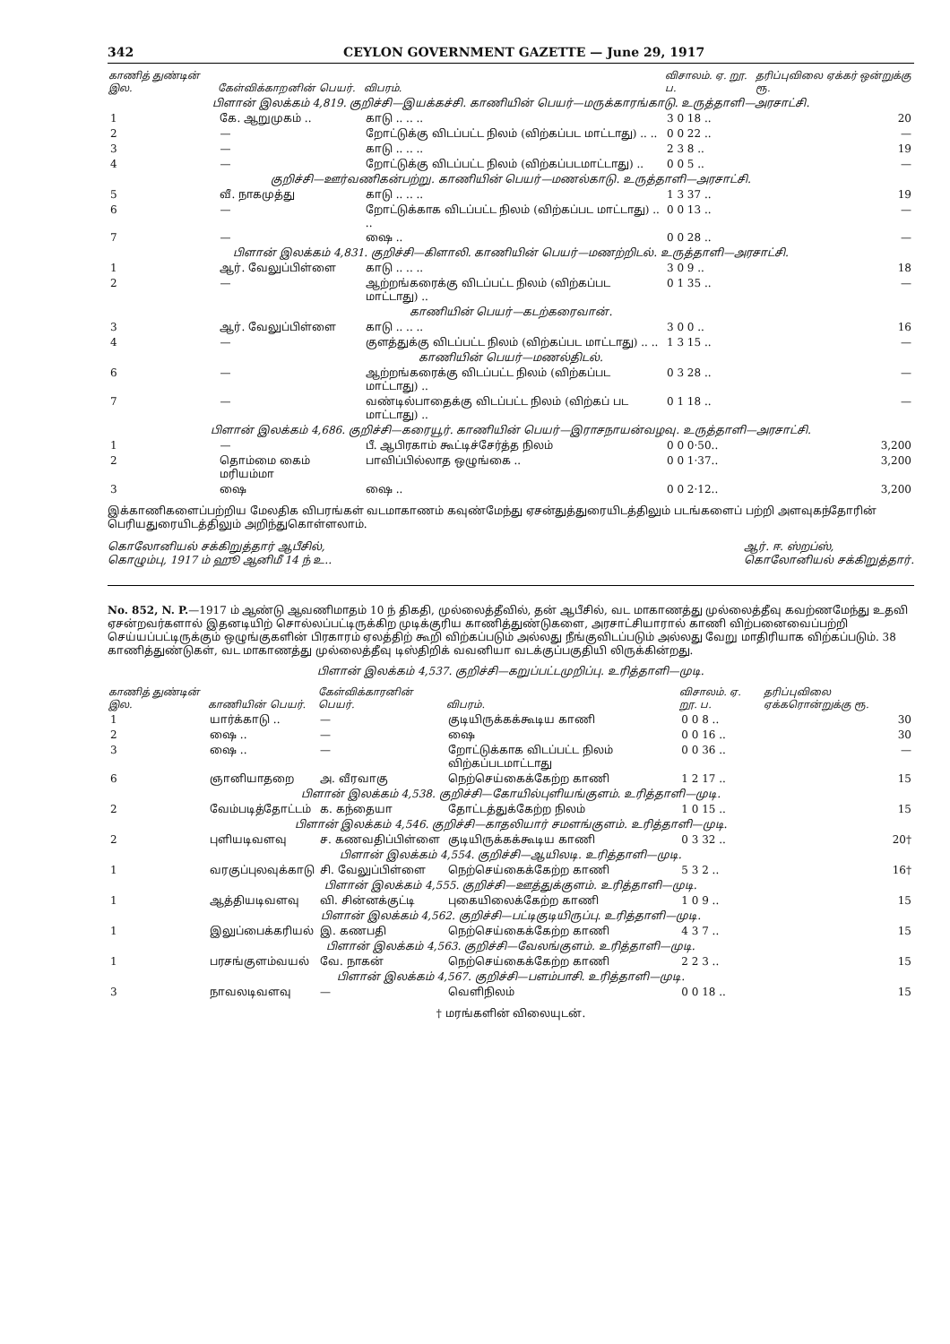342 CEYLON GOVERNMENT GAZETTE — June 29, 1917
| காணித் துண்டின் இல. | கேள்விக்காறனின் பெயர். | விபரம். | விசாலம். ஏ. றூ. ப. | தரிப்புவிலை ஏக்கர் ஒன்றுக்கு ரூ. |
| --- | --- | --- | --- | --- |
| பிளான் இலக்கம் 4,819. குறிச்சி—இயக்கச்சி. காணியின் பெயர்—மருக்காரங்காடு. உருத்தாளி—அரசாட்சி. | | | | |
| 1 | கே. ஆறுமுகம் .. | காடு .. .. .. | 3 0 18 .. | 20 |
| 2 | — | றோட்டுக்கு விடப்பட்ட நிலம் (விற்கப்பட மாட்டாது) .. .. | 0 0 22 .. | — |
| 3 | — | காடு .. .. .. | 2 3 8 .. | 19 |
| 4 | — | றோட்டுக்கு விடப்பட்ட நிலம் (விற்கப்படமாட்டாது) .. | 0 0 5 .. | — |
| குறிச்சி—ஊர்வணிகன்பற்று. காணியின் பெயர்—மணல்காடு. உருத்தாளி—அரசாட்சி. | | | | |
| 5 | வீ. நாகமுத்து | காடு .. .. .. | 1 3 37 .. | 19 |
| 6 | — | றோட்டுக்காக விடப்பட்ட நிலம் (விற்கப்பட மாட்டாது) .. .. | 0 0 13 .. | — |
| 7 | — | ஷை .. | 0 0 28 .. | — |
| பிளான் இலக்கம் 4,831. குறிச்சி—கிளாலி. காணியின் பெயர்—மணற்றிடல். உருத்தாளி—அரசாட்சி. | | | | |
| 1 | ஆர். வேலுப்பிள்ளை | காடு .. .. .. | 3 0 9 .. | 18 |
| 2 | — | ஆற்றங்கரைக்கு விடப்பட்ட நிலம் (விற்கப்பட மாட்டாது) .. | 0 1 35 .. | — |
| காணியின் பெயர்—கடற்கரைவான். | | | | |
| 3 | ஆர். வேலுப்பிள்ளை | காடு .. .. .. | 3 0 0 .. | 16 |
| 4 | — | குளத்துக்கு விடப்பட்ட நிலம் (விற்கப்பட மாட்டாது) .. .. | 1 3 15 .. | — |
| காணியின் பெயர்—மணல்திடல். | | | | |
| 6 | — | ஆற்றங்கரைக்கு விடப்பட்ட நிலம் (விற்கப்பட மாட்டாது) .. | 0 3 28 .. | — |
| 7 | — | வண்டில்பாதைக்கு விடப்பட்ட நிலம் (விற்கப் பட மாட்டாது) .. | 0 1 18 .. | — |
| பிளான் இலக்கம் 4,686. குறிச்சி—கரையூர். காணியின் பெயர்—இராசநாயன்வழவு. உருத்தாளி—அரசாட்சி. | | | | |
| 1 | — | பீ. ஆபிரகாம் கூட்டிச்சேர்த்த நிலம் | 0 0 0·50.. | 3,200 |
| 2 | தொம்மை கைம் மரியம்மா | பாவிப்பில்லாத ஒழுங்கை .. | 0 0 1·37.. | 3,200 |
| 3 | ஷை | ஷை .. | 0 0 2·12.. | 3,200 |
இக்காணிகளைப்பற்றிய மேலதிக விபரங்கள் வடமாகாணம் கவுண்மேந்து ஏசன்துத்துரையிடத்திலும் படங்களைப் பற்றி அளவுகந்தோரின் பெரியதுரையிடத்திலும் அறிந்துகொள்ளலாம்.
கொலோனியல் சக்கிறுத்தார் ஆபீசில்,
கொழும்பு, 1917 ம் ஹூ ஆனிமீ 14 ந் உ.. ஆர். ஈ. ஸ்றப்ஸ்,
கொலோனியல் சக்கிறுத்தார்.
No. 852, N. P.—1917 ம் ஆண்டு ஆவணிமாதம் 10 ந் திகதி, முல்லைத்தீவில், தன் ஆபீசில், வட மாகாணத்து முல்லைத்தீவு கவற்ணமேந்து உதவி ஏசன்றவர்களால் இதனடியிற் சொல்லப்பட்டிருக்கிற முடிக்குரிய காணித்துண்டுகளை, அரசாட்சியாரால் காணி விற்பனைவைப்பற்றி செய்யப்பட்டிருக்கும் ஒழுங்குகளின் பிரகாரம் ஏலத்திற் கூறி விற்கப்படும் அல்லது நீங்குவிடப்படும் அல்லது வேறு மாதிரியாக விற்கப்படும். 38 காணித்துண்டுகள், வட மாகாணத்து முல்லைத்தீவு டிஸ்திறிக் வவனியா வடக்குப்பகுதியி லிருக்கின்றது.
பிளான் இலக்கம் 4,537. குறிச்சி—கறுப்பட்டமுறிப்பு. உரித்தாளி—முடி.
| காணித் துண்டின் இல. | காணியின் பெயர். | கேள்விக்காரனின் பெயர். | விபரம். | விசாலம். ஏ. றூ. ப. | தரிப்புவிலை ஏக்கரொன்றுக்கு ரூ. |
| --- | --- | --- | --- | --- | --- |
| 1 | யார்க்காடு .. | — | குடியிருக்கக்கூடிய காணி | 0 0 8 .. | 30 |
| 2 | ஷை .. | — | ஷை | 0 0 16 .. | 30 |
| 3 | ஷை .. | — | றோட்டுக்காக விடப்பட்ட நிலம் விற்கப்படமாட்டாது | 0 0 36 .. | — |
| 6 | ஞானியாதறை | அ. வீரவாகு | நெற்செய்கைக்கேற்ற காணி | 1 2 17 .. | 15 |
| பிளான் இலக்கம் 4,538. குறிச்சி—கோயில்புளியங்குளம். உரித்தாளி—முடி. | | | | | |
| 2 | வேம்படித்தோட்டம் | க. கந்தையா | தோட்டத்துக்கேற்ற நிலம் | 1 0 15 .. | 15 |
| பிளான் இலக்கம் 4,546. குறிச்சி—காதலியார் சமளங்குளம். உரித்தாளி—முடி. | | | | | |
| 2 | புளியடிவளவு | ச. கணவதிப்பிள்ளை | குடியிருக்கக்கூடிய காணி | 0 3 32 .. | 20† |
| பிளான் இலக்கம் 4,554. குறிச்சி—ஆயிலடி. உரித்தாளி—முடி. | | | | | |
| 1 | வரகுப்புலவுக்காடு | சி. வேலுப்பிள்ளை | நெற்செய்கைக்கேற்ற காணி | 5 3 2 .. | 16† |
| பிளான் இலக்கம் 4,555. குறிச்சி—ஊத்துக்குளம். உரித்தாளி—முடி. | | | | | |
| 1 | ஆத்தியடிவளவு | வி. சின்னக்குட்டி | புகையிலைக்கேற்ற காணி | 1 0 9 .. | 15 |
| பிளான் இலக்கம் 4,562. குறிச்சி—பட்டிகுடியிருப்பு. உரித்தாளி—முடி. | | | | | |
| 1 | இலுப்பைக்கரியல் | இ. கணபதி | நெற்செய்கைக்கேற்ற காணி | 4 3 7 .. | 15 |
| பிளான் இலக்கம் 4,563. குறிச்சி—வேலங்குளம். உரித்தாளி—முடி. | | | | | |
| 1 | பரசங்குளம்வயல் | வே. நாகன் | நெற்செய்கைக்கேற்ற காணி | 2 2 3 .. | 15 |
| பிளான் இலக்கம் 4,567. குறிச்சி—பளம்பாசி. உரித்தாளி—முடி. | | | | | |
| 3 | நாவலடிவளவு | — | வெளிநிலம் | 0 0 18 .. | 15 |
† மரங்களின் விலையுடன்.